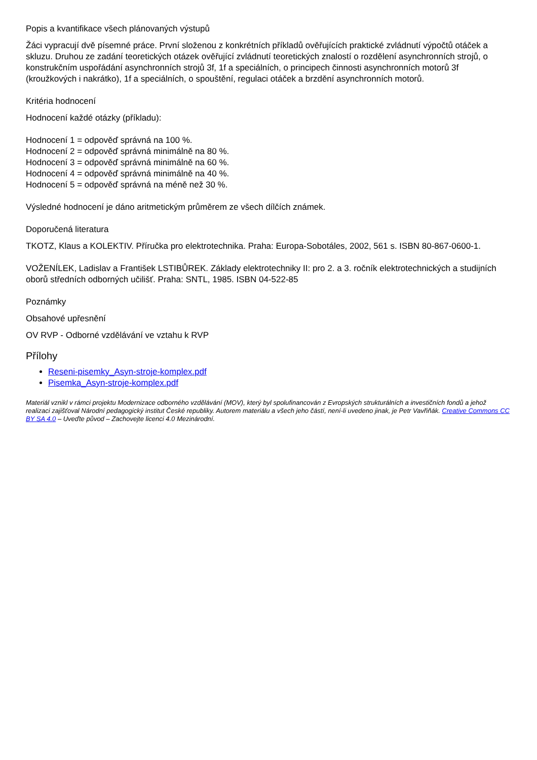Popis a kvantifikace všech plánovaných výstupů
Žáci vypracují dvě písemné práce. První složenou z konkrétních příkladů ověřujících praktické zvládnutí výpočtů otáček a skluzu. Druhou ze zadání teoretických otázek ověřující zvládnutí teoretických znalostí o rozdělení asynchronních strojů, o konstrukčním uspořádání asynchronních strojů 3f, 1f a speciálních, o principech činnosti asynchronních motorů 3f (kroužkových i nakrátko), 1f a speciálních, o spouštění, regulaci otáček a brzdění asynchronních motorů.
Kritéria hodnocení
Hodnocení každé otázky (příkladu):
Hodnocení 1 = odpověď správná na 100 %.
Hodnocení 2 = odpověď správná minimálně na 80 %.
Hodnocení 3 = odpověď správná minimálně na 60 %.
Hodnocení 4 = odpověď správná minimálně na 40 %.
Hodnocení 5 = odpověď správná na méně než 30 %.
Výsledné hodnocení je dáno aritmetickým průměrem ze všech dílčích známek.
Doporučená literatura
TKOTZ, Klaus a KOLEKTIV. Příručka pro elektrotechnika. Praha: Europa-Sobotáles, 2002, 561 s. ISBN 80-867-0600-1.
VOŽENÍLEK, Ladislav a František LSTIBŮREK. Základy elektrotechniky II: pro 2. a 3. ročník elektrotechnických a studijních oborů středních odborných učilišť. Praha: SNTL, 1985. ISBN 04-522-85
Poznámky
Obsahové upřesnění
OV RVP - Odborné vzdělávání ve vztahu k RVP
Přílohy
Reseni-pisemky_Asyn-stroje-komplex.pdf
Pisemka_Asyn-stroje-komplex.pdf
Materiál vznikl v rámci projektu Modernizace odborného vzdělávání (MOV), který byl spolufinancován z Evropských strukturálních a investičních fondů a jehož realizaci zajišťoval Národní pedagogický institut České republiky. Autorem materiálu a všech jeho částí, není-li uvedeno jinak, je Petr Vavřiňák. Creative Commons CC BY SA 4.0 – Uveďte původ – Zachovejte licenci 4.0 Mezinárodní.